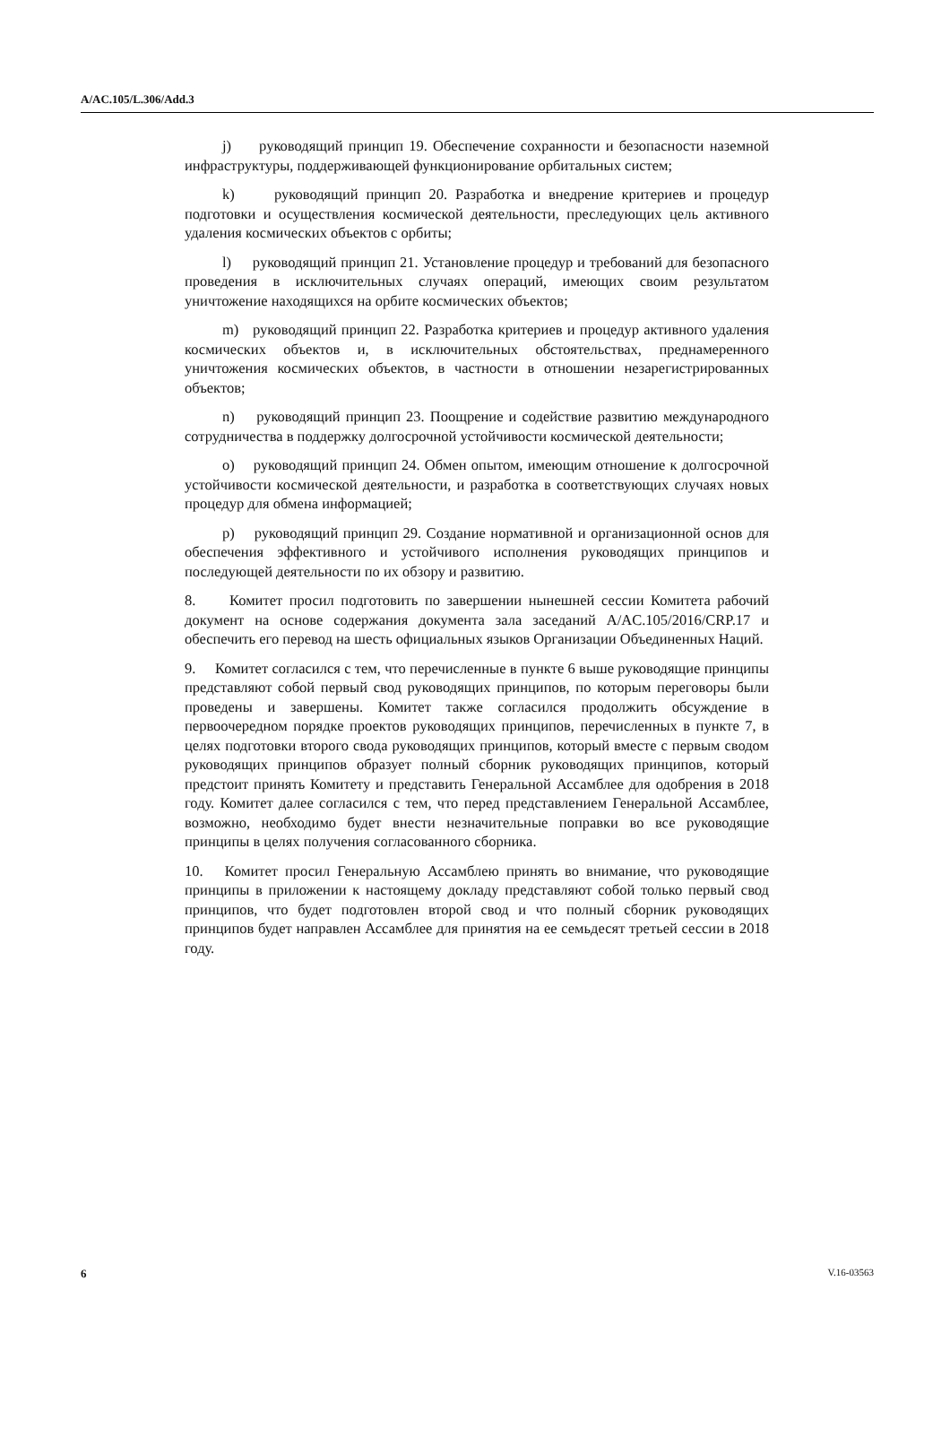A/AC.105/L.306/Add.3
j) руководящий принцип 19. Обеспечение сохранности и безопасности наземной инфраструктуры, поддерживающей функционирование орбитальных систем;
k) руководящий принцип 20. Разработка и внедрение критериев и процедур подготовки и осуществления космической деятельности, преследующих цель активного удаления космических объектов с орбиты;
l) руководящий принцип 21. Установление процедур и требований для безопасного проведения в исключительных случаях операций, имеющих своим результатом уничтожение находящихся на орбите космических объектов;
m) руководящий принцип 22. Разработка критериев и процедур активного удаления космических объектов и, в исключительных обстоятельствах, преднамеренного уничтожения космических объектов, в частности в отношении незарегистрированных объектов;
n) руководящий принцип 23. Поощрение и содействие развитию международного сотрудничества в поддержку долгосрочной устойчивости космической деятельности;
o) руководящий принцип 24. Обмен опытом, имеющим отношение к долгосрочной устойчивости космической деятельности, и разработка в соответствующих случаях новых процедур для обмена информацией;
p) руководящий принцип 29. Создание нормативной и организационной основ для обеспечения эффективного и устойчивого исполнения руководящих принципов и последующей деятельности по их обзору и развитию.
8. Комитет просил подготовить по завершении нынешней сессии Комитета рабочий документ на основе содержания документа зала заседаний A/AC.105/2016/CRP.17 и обеспечить его перевод на шесть официальных языков Организации Объединенных Наций.
9. Комитет согласился с тем, что перечисленные в пункте 6 выше руководящие принципы представляют собой первый свод руководящих принципов, по которым переговоры были проведены и завершены. Комитет также согласился продолжить обсуждение в первоочередном порядке проектов руководящих принципов, перечисленных в пункте 7, в целях подготовки второго свода руководящих принципов, который вместе с первым сводом руководящих принципов образует полный сборник руководящих принципов, который предстоит принять Комитету и представить Генеральной Ассамблее для одобрения в 2018 году. Комитет далее согласился с тем, что перед представлением Генеральной Ассамблее, возможно, необходимо будет внести незначительные поправки во все руководящие принципы в целях получения согласованного сборника.
10. Комитет просил Генеральную Ассамблею принять во внимание, что руководящие принципы в приложении к настоящему докладу представляют собой только первый свод принципов, что будет подготовлен второй свод и что полный сборник руководящих принципов будет направлен Ассамблее для принятия на ее семьдесят третьей сессии в 2018 году.
6 V.16-03563